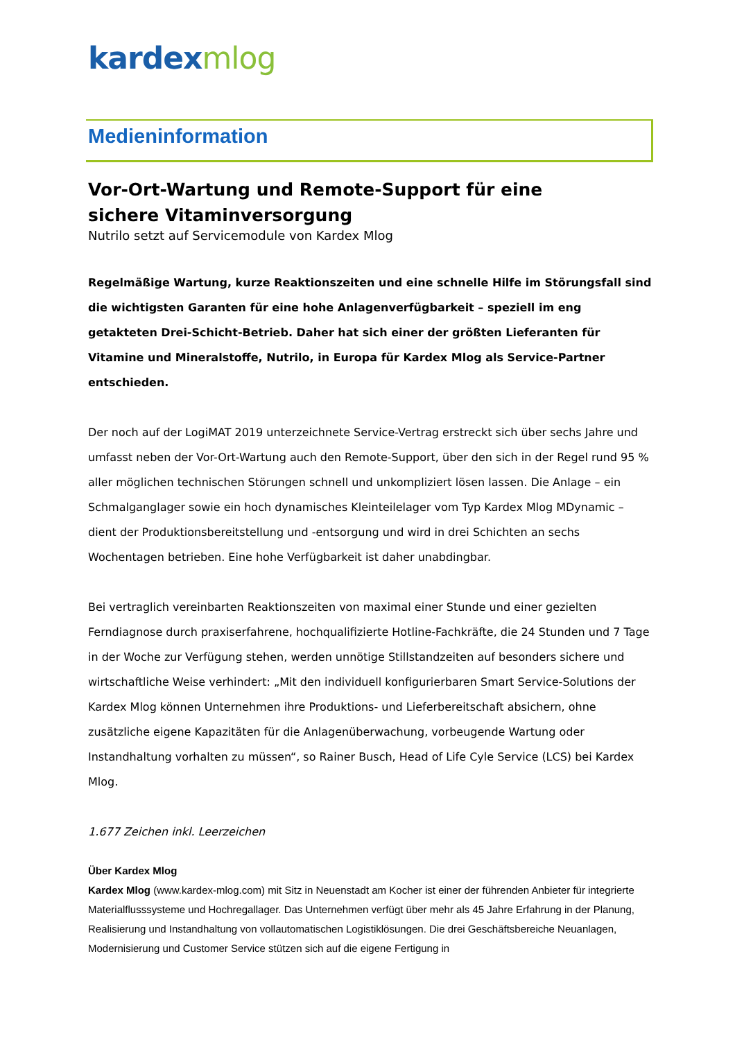kardex mlog
Medieninformation
Vor-Ort-Wartung und Remote-Support für eine
sichere Vitaminversorgung
Nutrilo setzt auf Servicemodule von Kardex Mlog
Regelmäßige Wartung, kurze Reaktionszeiten und eine schnelle Hilfe im Störungsfall sind die wichtigsten Garanten für eine hohe Anlagenverfügbarkeit – speziell im eng getakteten Drei-Schicht-Betrieb. Daher hat sich einer der größten Lieferanten für Vitamine und Mineralstoffe, Nutrilo, in Europa für Kardex Mlog als Service-Partner entschieden.
Der noch auf der LogiMAT 2019 unterzeichnete Service-Vertrag erstreckt sich über sechs Jahre und umfasst neben der Vor-Ort-Wartung auch den Remote-Support, über den sich in der Regel rund 95 % aller möglichen technischen Störungen schnell und unkompliziert lösen lassen. Die Anlage – ein Schmalganglager sowie ein hoch dynamisches Kleinteilelager vom Typ Kardex Mlog MDynamic – dient der Produktionsbereitstellung und -entsorgung und wird in drei Schichten an sechs Wochentagen betrieben. Eine hohe Verfügbarkeit ist daher unabdingbar.
Bei vertraglich vereinbarten Reaktionszeiten von maximal einer Stunde und einer gezielten Ferndiagnose durch praxiserfahrene, hochqualifizierte Hotline-Fachkräfte, die 24 Stunden und 7 Tage in der Woche zur Verfügung stehen, werden unnötige Stillstandzeiten auf besonders sichere und wirtschaftliche Weise verhindert: „Mit den individuell konfigurierbaren Smart Service-Solutions der Kardex Mlog können Unternehmen ihre Produktions- und Lieferbereitschaft absichern, ohne zusätzliche eigene Kapazitäten für die Anlagenüberwachung, vorbeugende Wartung oder Instandhaltung vorhalten zu müssen“, so Rainer Busch, Head of Life Cyle Service (LCS) bei Kardex Mlog.
1.677 Zeichen inkl. Leerzeichen
Über Kardex Mlog
Kardex Mlog (www.kardex-mlog.com) mit Sitz in Neuenstadt am Kocher ist einer der führenden Anbieter für integrierte Materialflusssysteme und Hochregallager. Das Unternehmen verfügt über mehr als 45 Jahre Erfahrung in der Planung, Realisierung und Instandhaltung von vollautomatischen Logistiklösungen. Die drei Geschäftsbereiche Neuanlagen, Modernisierung und Customer Service stützen sich auf die eigene Fertigung in